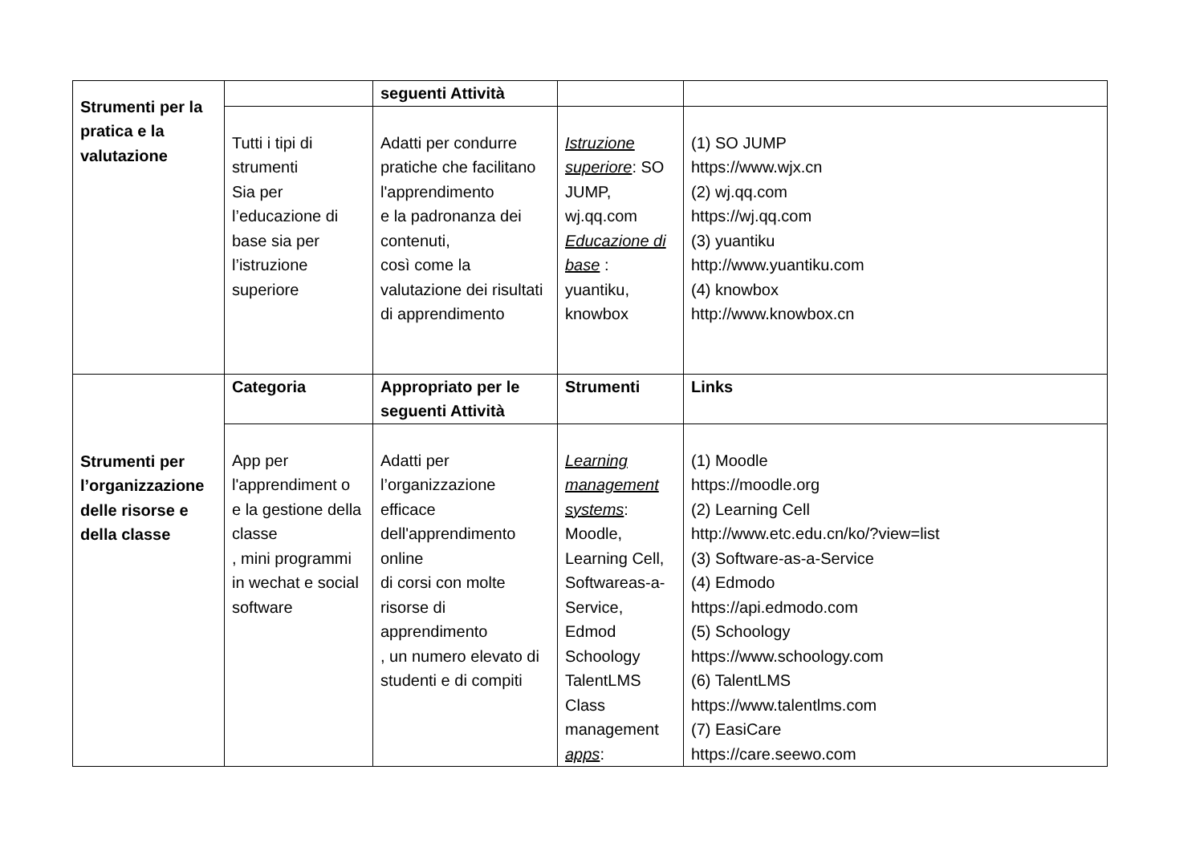| Strumenti per la pratica e la valutazione | | seguenti Attività | | |
| | Tutti i tipi di strumenti Sia per l’educazione di base sia per l’istruzione superiore | Adatti per condurre pratiche che facilitano l'apprendimento e la padronanza dei contenuti, così come la valutazione dei risultati di apprendimento | Istruzione superiore : SO JUMP, wj.qq.com Educazione di base : yuantiku, knowbox | (1) SO JUMP https://www.wjx.cn (2) wj.qq.com https://wj.qq.com (3) yuantiku http://www.yuantiku.com (4) knowbox http://www.knowbox.cn |
| Strumenti per l’organizzazione delle risorse e della classe | Categoria | Appropriato per le seguenti Attività | Strumenti | Links |
| | App per l'apprendiment o e la gestione della classe , mini programmi in wechat e social software | Adatti per l’organizzazione efficace dell'apprendimento online di corsi con molte risorse di apprendimento , un numero elevato di studenti e di compiti | Learning management systems : Moodle, Learning Cell, Softwareas-a-Service, Edmod Schoology TalentLMS Class management apps : | (1) Moodle https://moodle.org (2) Learning Cell http://www.etc.edu.cn/ko/?view=list (3) Software-as-a-Service (4) Edmodo https://api.edmodo.com (5) Schoology https://www.schoology.com (6) TalentLMS https://www.talentlms.com (7) EasiCare https://care.seewo.com |